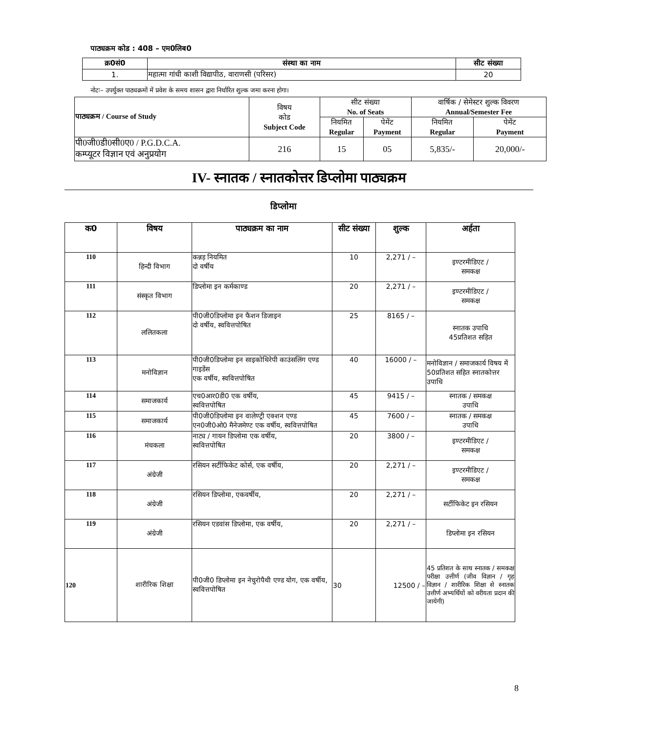पाठ्यक्रम कोड : 408 – एम0लिब0
| क्र0सं0 | संस्था का नाम | सीट संख्या |
| --- | --- | --- |
| 1. | महात्मा गांधी काशी विद्यापीठ, वाराणसी (परिसर) | 20 |
नोटः– उपर्युक्त पाठ्यक्रमों में प्रवेश के समय शासन द्वारा निर्धारित शुल्क जमा करना होगा।
| पाठ्यक्रम / Course of Study | विषय कोड Subject Code | सीट संख्या No. of Seats | | वार्षिक / सेमेस्टर शुल्क विवरण Annual/Semester Fee | |
| | | नियमित Regular | पेमेंट Payment | नियमित Regular | पेमेंट Payment |
| पी0जी0डी0सी0ए0 / P.G.D.C.A. कम्प्यूटर विज्ञान एवं अनुप्रयोग | 216 | 15 | 05 | 5,835/- | 20,000/- |
IV- स्नातक / स्नातकोत्तर डिप्लोमा पाठ्यक्रम
डिप्लोमा
| क0 | विषय | पाठ्यक्रम का नाम | सीट संख्या | शुल्क | अर्हता |
| --- | --- | --- | --- | --- | --- |
| 110 | हिन्दी विभाग | कन्नड़ नियमित दो वर्षीय | 10 | 2,271 / – | इण्टरमीडिएट / समकक्ष |
| 111 | संस्कृत विभाग | डिप्लोमा इन कर्मकाण्ड | 20 | 2,271 / – | इण्टरमीडिएट / समकक्ष |
| 112 | ललितकला | पी0जी0डिप्लोमा इन फैशन डिजाइन दो वर्षीय, स्ववित्तपोषित | 25 | 8165 / – | स्नातक उपाधि 45प्रतिशत सहित |
| 113 | मनोविज्ञान | पी0जी0डिप्लोमा इन साइकोथिरेपी काउंसलिंग एण्ड गाइडेंस एक वर्षीय, स्ववित्तपोषित | 40 | 16000 / – | मनोविज्ञान / समाजकार्य विषय में 50प्रतिशत सहित स्नातकोत्तर उपाधि |
| 114 | समाजकार्य | एच0आर0डी0 एक वर्षीय, स्ववित्तपोषित | 45 | 9415 / – | स्नातक / समकक्ष उपाधि |
| 115 | समाजकार्य | पी0जी0डिप्लोमा इन वालेण्ट्री एक्शन एण्ड एन0जी0ओ0 मैनेजमेण्ट एक वर्षीय, स्ववित्तपोषित | 45 | 7600 / – | स्नातक / समकक्ष उपाधि |
| 116 | मंचकला | नाट्य / गायन डिप्लोमा एक वर्षीय, स्ववित्तपोषित | 20 | 3800 / – | इण्टरमीडिएट / समकक्ष |
| 117 | अंग्रेजी | रसियन सर्टीफिकेट कोर्स, एक वर्षीय, | 20 | 2,271 / – | इण्टरमीडिएट / समकक्ष |
| 118 | अंग्रेजी | रसियन डिप्लोमा, एकवर्षीय, | 20 | 2,271 / – | सर्टीफिकेट इन रसियन |
| 119 | अंग्रेजी | रसियन एडवांस डिप्लोमा, एक वर्षीय, | 20 | 2,271 / – | डिप्लोमा इन रसियन |
| 120 | शारीरिक शिक्षा | पी0जी0 डिप्लोमा इन नेचुरोपैथी एण्ड योग, एक वर्षीय, स्ववित्तपोषित | 30 | 12500 / – | 45 प्रतिशत के साथ स्नातक / समकक्ष परीक्षा उत्तीर्ण (जीव विज्ञान / गृह विज्ञान / शारीरिक शिक्षा से स्नातक उत्तीर्ण अभ्यर्थियों को वरीयता प्रदान की जायेगी) |
8